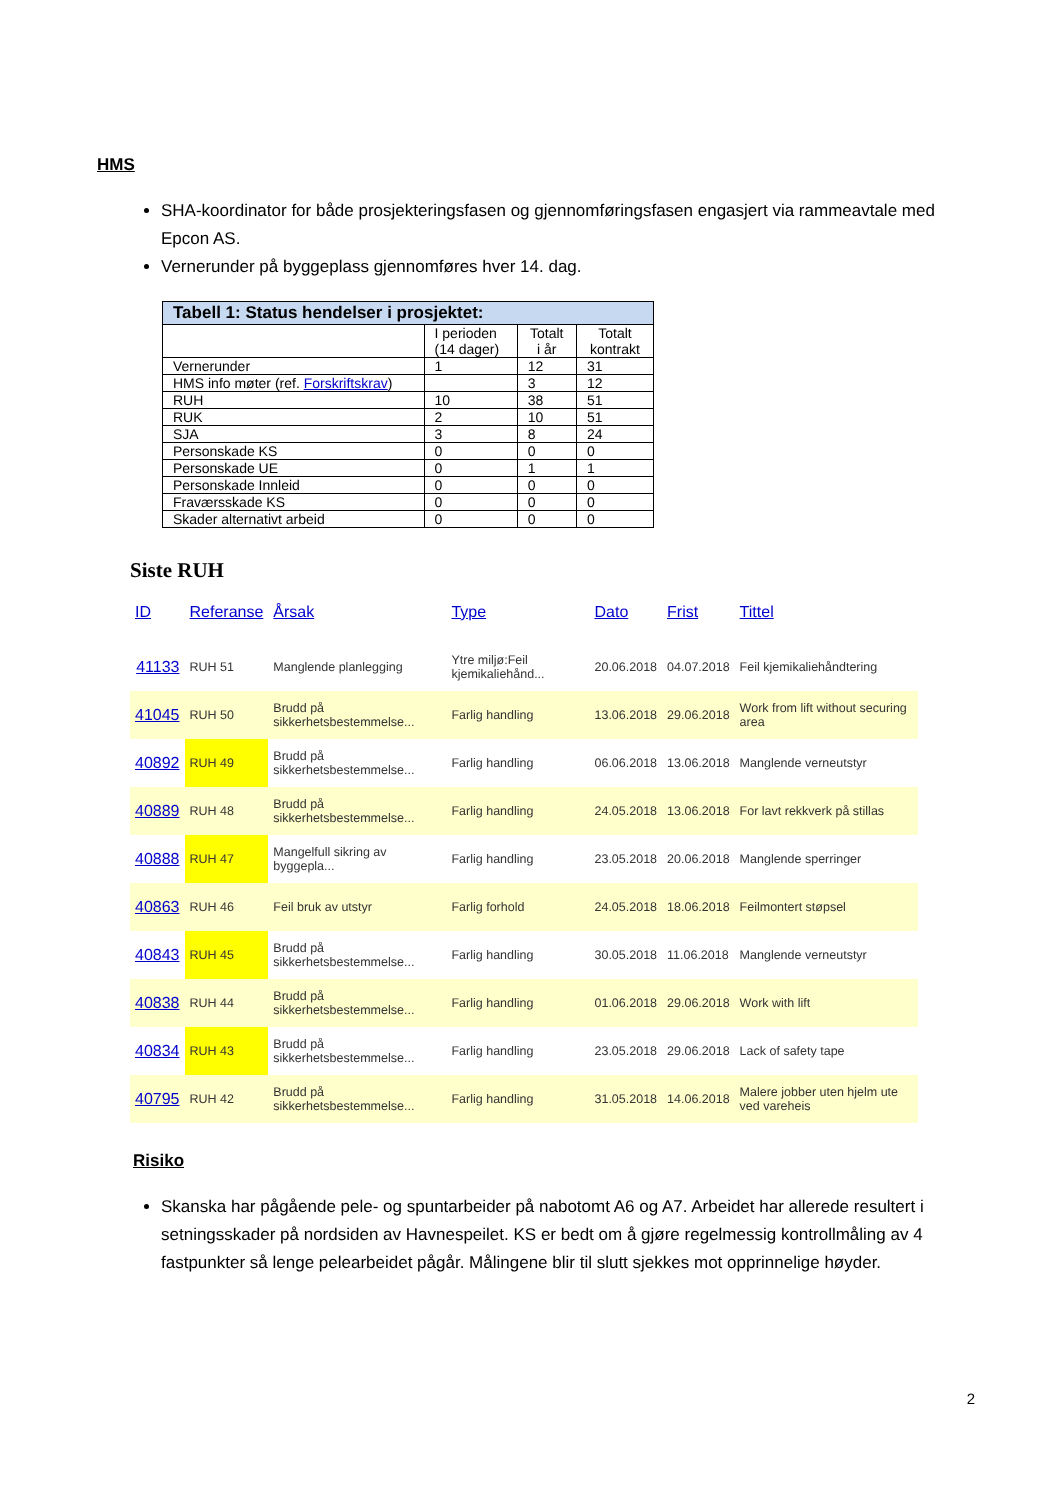HMS
SHA-koordinator for både prosjekteringsfasen og gjennomføringsfasen engasjert via rammeavtale med Epcon AS.
Vernerunder på byggeplass gjennomføres hver 14. dag.
Tabell 1: Status hendelser i prosjektet:
| | I perioden (14 dager) | Totalt i år | Totalt kontrakt |
| --- | --- | --- | --- |
| Vernerunder | 1 | 12 | 31 |
| HMS info møter (ref. Forskriftskrav ) | | 3 | 12 |
| RUH | 10 | 38 | 51 |
| RUK | 2 | 10 | 51 |
| SJA | 3 | 8 | 24 |
| Personskade KS | 0 | 0 | 0 |
| Personskade UE | 0 | 1 | 1 |
| Personskade Innleid | 0 | 0 | 0 |
| Fraværsskade KS | 0 | 0 | 0 |
| Skader alternativt arbeid | 0 | 0 | 0 |
Siste RUH
| ID | Referanse | Årsak | Type | Dato | Frist | Tittel |
| --- | --- | --- | --- | --- | --- | --- |
| 41133 | RUH 51 | Manglende planlegging | Ytre miljø:Feil kjemikaliehånd... | 20.06.2018 | 04.07.2018 | Feil kjemikaliehåndtering |
| 41045 | RUH 50 | Brudd på sikkerhetsbestemmelse... | Farlig handling | 13.06.2018 | 29.06.2018 | Work from lift without securing area |
| 40892 | RUH 49 | Brudd på sikkerhetsbestemmelse... | Farlig handling | 06.06.2018 | 13.06.2018 | Manglende verneutstyr |
| 40889 | RUH 48 | Brudd på sikkerhetsbestemmelse... | Farlig handling | 24.05.2018 | 13.06.2018 | For lavt rekkverk på stillas |
| 40888 | RUH 47 | Mangelfull sikring av byggepla... | Farlig handling | 23.05.2018 | 20.06.2018 | Manglende sperringer |
| 40863 | RUH 46 | Feil bruk av utstyr | Farlig forhold | 24.05.2018 | 18.06.2018 | Feilmontert støpsel |
| 40843 | RUH 45 | Brudd på sikkerhetsbestemmelse... | Farlig handling | 30.05.2018 | 11.06.2018 | Manglende verneutstyr |
| 40838 | RUH 44 | Brudd på sikkerhetsbestemmelse... | Farlig handling | 01.06.2018 | 29.06.2018 | Work with lift |
| 40834 | RUH 43 | Brudd på sikkerhetsbestemmelse... | Farlig handling | 23.05.2018 | 29.06.2018 | Lack of safety tape |
| 40795 | RUH 42 | Brudd på sikkerhetsbestemmelse... | Farlig handling | 31.05.2018 | 14.06.2018 | Malere jobber uten hjelm ute ved vareheis |
Risiko
Skanska har pågående pele- og spuntarbeider på nabotomt A6 og A7. Arbeidet har allerede resultert i setningsskader på nordsiden av Havnespeilet. KS er bedt om å gjøre regelmessig kontrollmåling av 4 fastpunkter så lenge pelearbeidet pågår. Målingene blir til slutt sjekkes mot opprinnelige høyder.
2